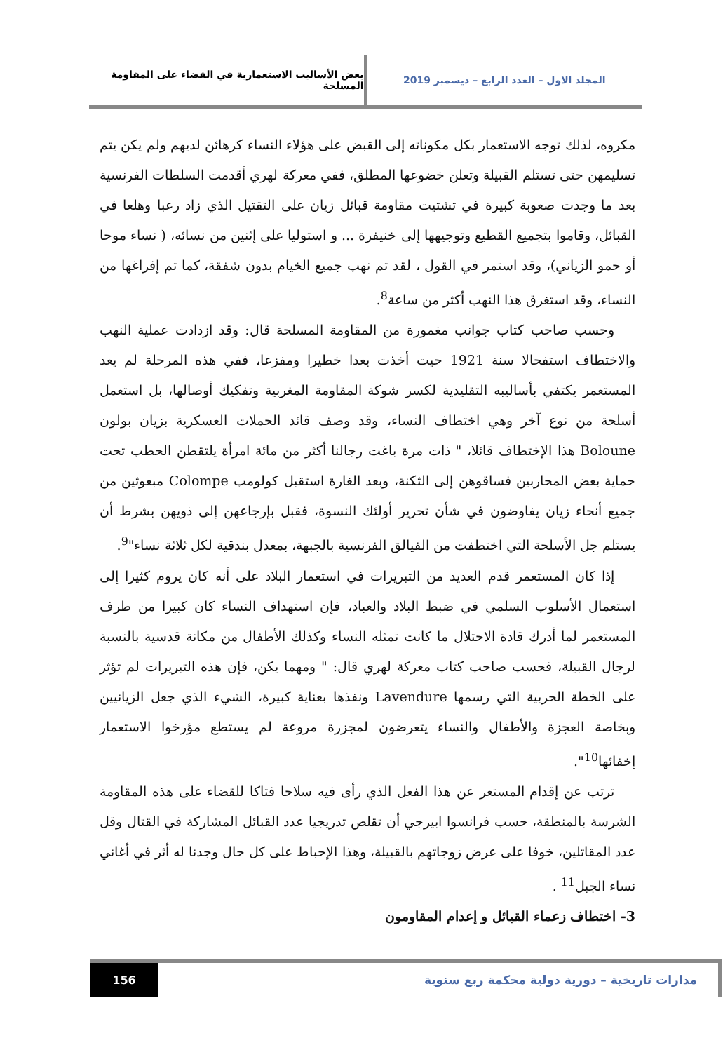المجلد الاول – العدد الرابع – ديسمبر 2019
بعض الأساليب الاستعمارية في القضاء على المقاومة المسلحة
مكروه، لذلك توجه الاستعمار بكل مكوناته إلى القبض على هؤلاء النساء كرهائن لديهم ولم يكن يتم تسليمهن حتى تستلم القبيلة وتعلن خضوعها المطلق، ففي معركة لهري أقدمت السلطات الفرنسية بعد ما وجدت صعوبة كبيرة في تشتيت مقاومة قبائل زيان على التقتيل الذي زاد رعبا وهلعا في القبائل، وقاموا بتجميع القطيع وتوجيهها إلى خنيفرة ... و استوليا على إثنين من نسائه، ( نساء موحا أو حمو الزياني)، وقد استمر في القول ، لقد تم نهب جميع الخيام بدون شفقة، كما تم إفراغها من النساء، وقد استغرق هذا النهب أكثر من ساعة<sup>8</sup>.
وحسب صاحب كتاب جوانب مغمورة من المقاومة المسلحة قال: وقد ازدادت عملية النهب والاختطاف استفحالا سنة 1921 حيت أخذت بعدا خطيرا ومفزعا، ففي هذه المرحلة لم يعد المستعمر يكتفي بأساليبه التقليدية لكسر شوكة المقاومة المغربية وتفكيك أوصالها، بل استعمل أسلحة من نوع آخر وهي اختطاف النساء، وقد وصف قائد الحملات العسكرية بزيان بولون Boloune هذا الإختطاف قائلا، " ذات مرة باغت رجالنا أكثر من مائة امرأة يلتقطن الحطب تحت حماية بعض المحاربين فساقوهن إلى الثكنة، وبعد الغارة استقبل كولومب Colompe مبعوثين من جميع أنحاء زيان يفاوضون في شأن تحرير أولئك النسوة، فقبل بإرجاعهن إلى ذويهن بشرط أن يستلم جل الأسلحة التي اختطفت من الفيالق الفرنسية بالجبهة، بمعدل بندقية لكل ثلاثة نساء"<sup>9</sup>.
إذا كان المستعمر قدم العديد من التبريرات في استعمار البلاد على أنه كان يروم كثيرا إلى استعمال الأسلوب السلمي في ضبط البلاد والعباد، فإن استهداف النساء كان كبيرا من طرف المستعمر لما أدرك قادة الاحتلال ما كانت تمثله النساء وكذلك الأطفال من مكانة قدسية بالنسبة لرجال القبيلة، فحسب صاحب كتاب معركة لهري قال: " ومهما يكن، فإن هذه التبريرات لم تؤثر على الخطة الحربية التي رسمها Lavendure ونفذها بعناية كبيرة، الشيء الذي جعل الزيانيين وبخاصة العجزة والأطفال والنساء يتعرضون لمجزرة مروعة لم يستطع مؤرخوا الاستعمار إخفائها<sup>10</sup>".
ترتب عن إقدام المستعر عن هذا الفعل الذي رأى فيه سلاحا فتاكا للقضاء على هذه المقاومة الشرسة بالمنطقة، حسب فرانسوا ابيرجي أن تقلص تدريجيا عدد القبائل المشاركة في القتال وقل عدد المقاتلين، خوفا على عرض زوجاتهم بالقبيلة، وهذا الإحباط على كل حال وجدنا له أثر في أغاني نساء الجبل<sup>11</sup> .
3- اختطاف زعماء القبائل و إعدام المقاومون
مدارات تاريخية – دورية دولية محكمة ربع سنوية
156